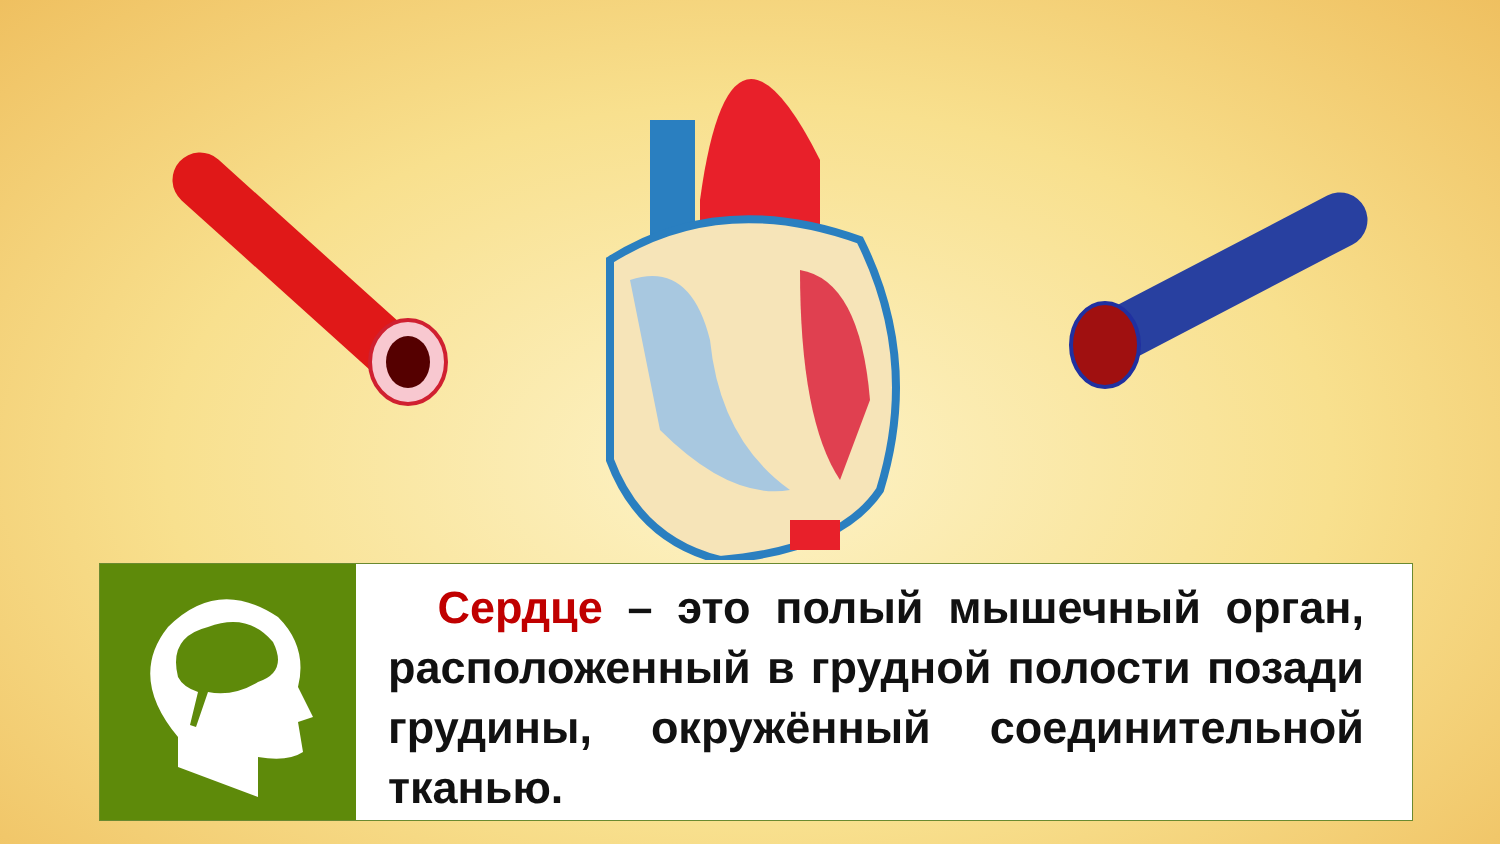Сердце – это полый мышечный орган, расположенный в грудной полости позади грудины, окружённый соединительной тканью.